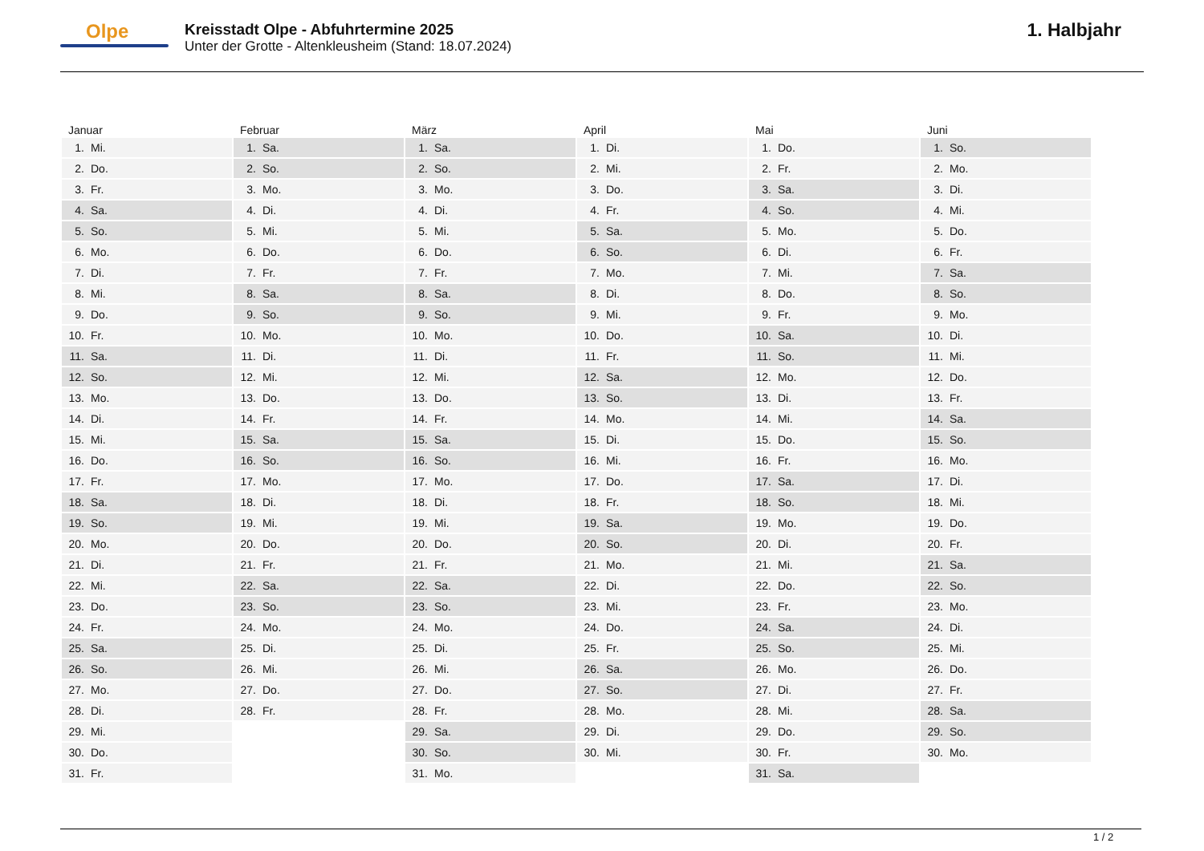Olpe
Kreisstadt Olpe - Abfuhrtermine 2025
Unter der Grotte - Altenkleusheim (Stand: 18.07.2024)
1. Halbjahr
| Januar | Februar | März | April | Mai | Juni |
| --- | --- | --- | --- | --- | --- |
| 1. Mi. | 1. Sa. | 1. Sa. | 1. Di. | 1. Do. | 1. So. |
| 2. Do. | 2. So. | 2. So. | 2. Mi. | 2. Fr. | 2. Mo. |
| 3. Fr. | 3. Mo. | 3. Mo. | 3. Do. | 3. Sa. | 3. Di. |
| 4. Sa. | 4. Di. | 4. Di. | 4. Fr. | 4. So. | 4. Mi. |
| 5. So. | 5. Mi. | 5. Mi. | 5. Sa. | 5. Mo. | 5. Do. |
| 6. Mo. | 6. Do. | 6. Do. | 6. So. | 6. Di. | 6. Fr. |
| 7. Di. | 7. Fr. | 7. Fr. | 7. Mo. | 7. Mi. | 7. Sa. |
| 8. Mi. | 8. Sa. | 8. Sa. | 8. Di. | 8. Do. | 8. So. |
| 9. Do. | 9. So. | 9. So. | 9. Mi. | 9. Fr. | 9. Mo. |
| 10. Fr. | 10. Mo. | 10. Mo. | 10. Do. | 10. Sa. | 10. Di. |
| 11. Sa. | 11. Di. | 11. Di. | 11. Fr. | 11. So. | 11. Mi. |
| 12. So. | 12. Mi. | 12. Mi. | 12. Sa. | 12. Mo. | 12. Do. |
| 13. Mo. | 13. Do. | 13. Do. | 13. So. | 13. Di. | 13. Fr. |
| 14. Di. | 14. Fr. | 14. Fr. | 14. Mo. | 14. Mi. | 14. Sa. |
| 15. Mi. | 15. Sa. | 15. Sa. | 15. Di. | 15. Do. | 15. So. |
| 16. Do. | 16. So. | 16. So. | 16. Mi. | 16. Fr. | 16. Mo. |
| 17. Fr. | 17. Mo. | 17. Mo. | 17. Do. | 17. Sa. | 17. Di. |
| 18. Sa. | 18. Di. | 18. Di. | 18. Fr. | 18. So. | 18. Mi. |
| 19. So. | 19. Mi. | 19. Mi. | 19. Sa. | 19. Mo. | 19. Do. |
| 20. Mo. | 20. Do. | 20. Do. | 20. So. | 20. Di. | 20. Fr. |
| 21. Di. | 21. Fr. | 21. Fr. | 21. Mo. | 21. Mi. | 21. Sa. |
| 22. Mi. | 22. Sa. | 22. Sa. | 22. Di. | 22. Do. | 22. So. |
| 23. Do. | 23. So. | 23. So. | 23. Mi. | 23. Fr. | 23. Mo. |
| 24. Fr. | 24. Mo. | 24. Mo. | 24. Do. | 24. Sa. | 24. Di. |
| 25. Sa. | 25. Di. | 25. Di. | 25. Fr. | 25. So. | 25. Mi. |
| 26. So. | 26. Mi. | 26. Mi. | 26. Sa. | 26. Mo. | 26. Do. |
| 27. Mo. | 27. Do. | 27. Do. | 27. So. | 27. Di. | 27. Fr. |
| 28. Di. | 28. Fr. | 28. Fr. | 28. Mo. | 28. Mi. | 28. Sa. |
| 29. Mi. | | 29. Sa. | 29. Di. | 29. Do. | 29. So. |
| 30. Do. | | 30. So. | 30. Mi. | 30. Fr. | 30. Mo. |
| 31. Fr. | | 31. Mo. | | 31. Sa. | |
1 / 2